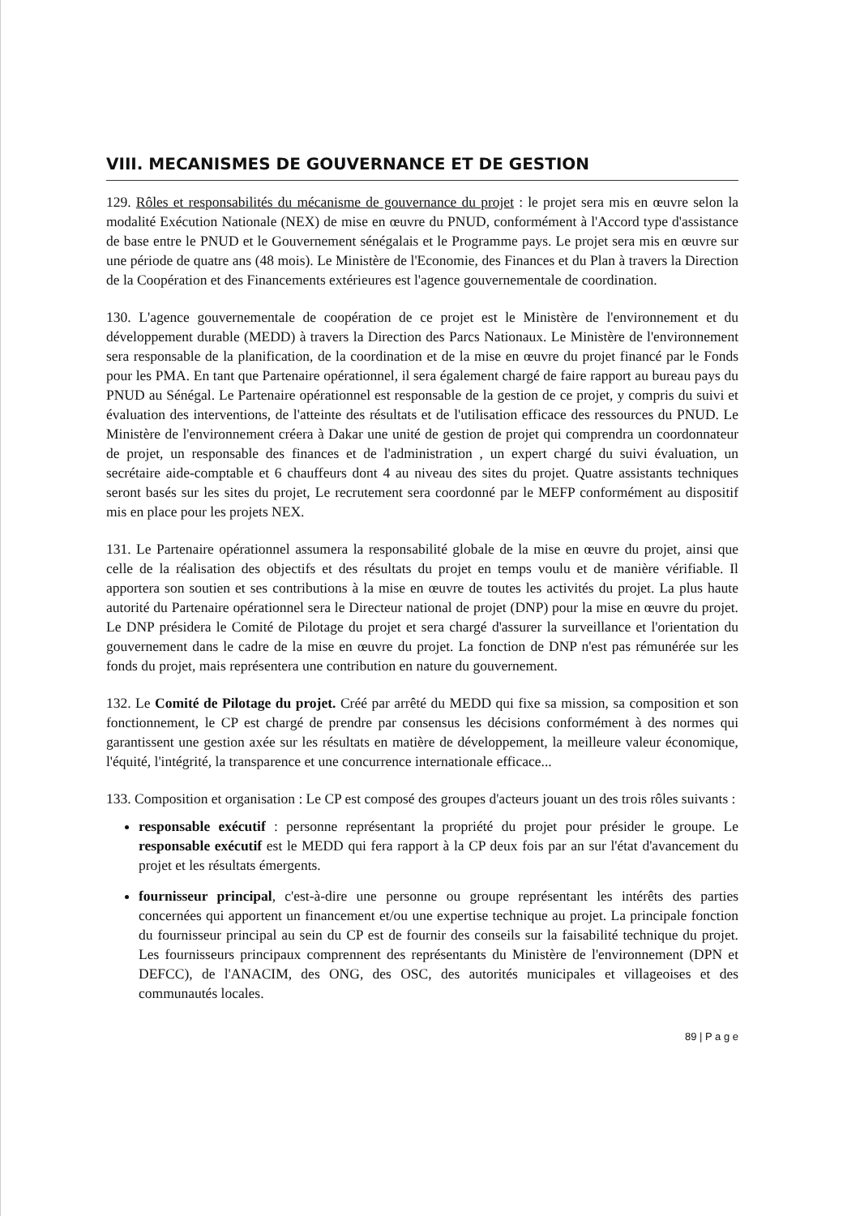VIII. MECANISMES DE GOUVERNANCE ET DE GESTION
129. Rôles et responsabilités du mécanisme de gouvernance du projet : le projet sera mis en œuvre selon la modalité Exécution Nationale (NEX) de mise en œuvre du PNUD, conformément à l'Accord type d'assistance de base entre le PNUD et le Gouvernement sénégalais et le Programme pays. Le projet sera mis en œuvre sur une période de quatre ans (48 mois). Le Ministère de l'Economie, des Finances et du Plan à travers la Direction de la Coopération et des Financements extérieures est l'agence gouvernementale de coordination.
130. L'agence gouvernementale de coopération de ce projet est le Ministère de l'environnement et du développement durable (MEDD) à travers la Direction des Parcs Nationaux. Le Ministère de l'environnement sera responsable de la planification, de la coordination et de la mise en œuvre du projet financé par le Fonds pour les PMA. En tant que Partenaire opérationnel, il sera également chargé de faire rapport au bureau pays du PNUD au Sénégal. Le Partenaire opérationnel est responsable de la gestion de ce projet, y compris du suivi et évaluation des interventions, de l'atteinte des résultats et de l'utilisation efficace des ressources du PNUD. Le Ministère de l'environnement créera à Dakar une unité de gestion de projet qui comprendra un coordonnateur de projet, un responsable des finances et de l'administration , un expert chargé du suivi évaluation, un secrétaire aide-comptable et 6 chauffeurs dont 4 au niveau des sites du projet. Quatre assistants techniques seront basés sur les sites du projet, Le recrutement sera coordonné par le MEFP conformément au dispositif mis en place pour les projets NEX.
131. Le Partenaire opérationnel assumera la responsabilité globale de la mise en œuvre du projet, ainsi que celle de la réalisation des objectifs et des résultats du projet en temps voulu et de manière vérifiable. Il apportera son soutien et ses contributions à la mise en œuvre de toutes les activités du projet. La plus haute autorité du Partenaire opérationnel sera le Directeur national de projet (DNP) pour la mise en œuvre du projet. Le DNP présidera le Comité de Pilotage du projet et sera chargé d'assurer la surveillance et l'orientation du gouvernement dans le cadre de la mise en œuvre du projet. La fonction de DNP n'est pas rémunérée sur les fonds du projet, mais représentera une contribution en nature du gouvernement.
132. Le Comité de Pilotage du projet. Créé par arrêté du MEDD qui fixe sa mission, sa composition et son fonctionnement, le CP est chargé de prendre par consensus les décisions conformément à des normes qui garantissent une gestion axée sur les résultats en matière de développement, la meilleure valeur économique, l'équité, l'intégrité, la transparence et une concurrence internationale efficace...
133. Composition et organisation : Le CP est composé des groupes d'acteurs jouant un des trois rôles suivants :
responsable exécutif : personne représentant la propriété du projet pour présider le groupe. Le responsable exécutif est le MEDD qui fera rapport à la CP deux fois par an sur l'état d'avancement du projet et les résultats émergents.
fournisseur principal, c'est-à-dire une personne ou groupe représentant les intérêts des parties concernées qui apportent un financement et/ou une expertise technique au projet. La principale fonction du fournisseur principal au sein du CP est de fournir des conseils sur la faisabilité technique du projet. Les fournisseurs principaux comprennent des représentants du Ministère de l'environnement (DPN et DEFCC), de l'ANACIM, des ONG, des OSC, des autorités municipales et villageoises et des communautés locales.
89 | P a g e